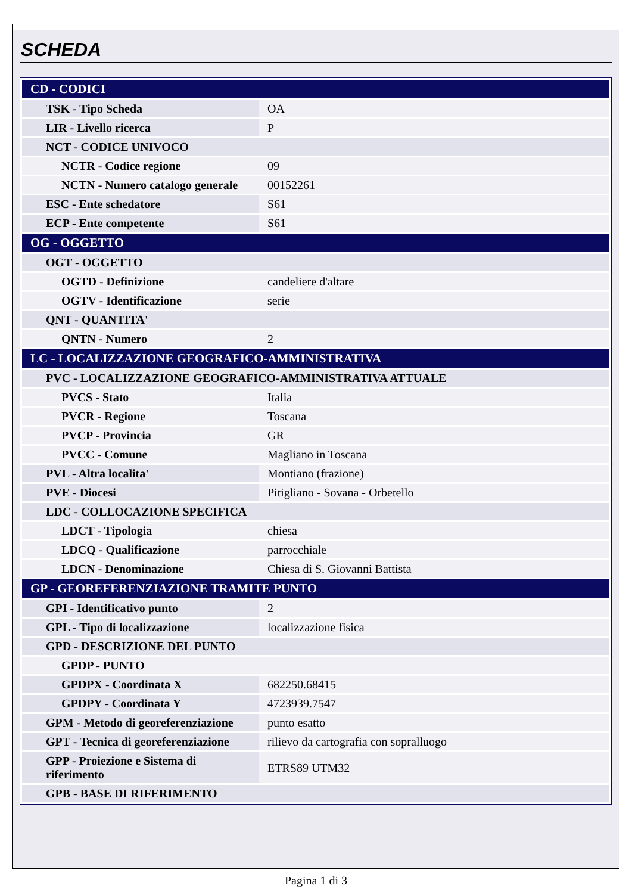SCHEDA
| CD - CODICI | |
| TSK - Tipo Scheda | OA |
| LIR - Livello ricerca | P |
| NCT - CODICE UNIVOCO | |
| NCTR - Codice regione | 09 |
| NCTN - Numero catalogo generale | 00152261 |
| ESC - Ente schedatore | S61 |
| ECP - Ente competente | S61 |
| OG - OGGETTO | |
| OGT - OGGETTO | |
| OGTD - Definizione | candeliere d'altare |
| OGTV - Identificazione | serie |
| QNT - QUANTITA' | |
| QNTN - Numero | 2 |
| LC - LOCALIZZAZIONE GEOGRAFICO-AMMINISTRATIVA | |
| PVC - LOCALIZZAZIONE GEOGRAFICO-AMMINISTRATIVA ATTUALE | |
| PVCS - Stato | Italia |
| PVCR - Regione | Toscana |
| PVCP - Provincia | GR |
| PVCC - Comune | Magliano in Toscana |
| PVL - Altra localita' | Montiano (frazione) |
| PVE - Diocesi | Pitigliano - Sovana - Orbetello |
| LDC - COLLOCAZIONE SPECIFICA | |
| LDCT - Tipologia | chiesa |
| LDCQ - Qualificazione | parrocchiale |
| LDCN - Denominazione | Chiesa di S. Giovanni Battista |
| GP - GEOREFERENZIAZIONE TRAMITE PUNTO | |
| GPI - Identificativo punto | 2 |
| GPL - Tipo di localizzazione | localizzazione fisica |
| GPD - DESCRIZIONE DEL PUNTO | |
| GPDP - PUNTO | |
| GPDPX - Coordinata X | 682250.68415 |
| GPDPY - Coordinata Y | 4723939.7547 |
| GPM - Metodo di georeferenziazione | punto esatto |
| GPT - Tecnica di georeferenziazione | rilievo da cartografia con sopralluogo |
| GPP - Proiezione e Sistema di riferimento | ETRS89 UTM32 |
| GPB - BASE DI RIFERIMENTO | |
Pagina 1 di 3